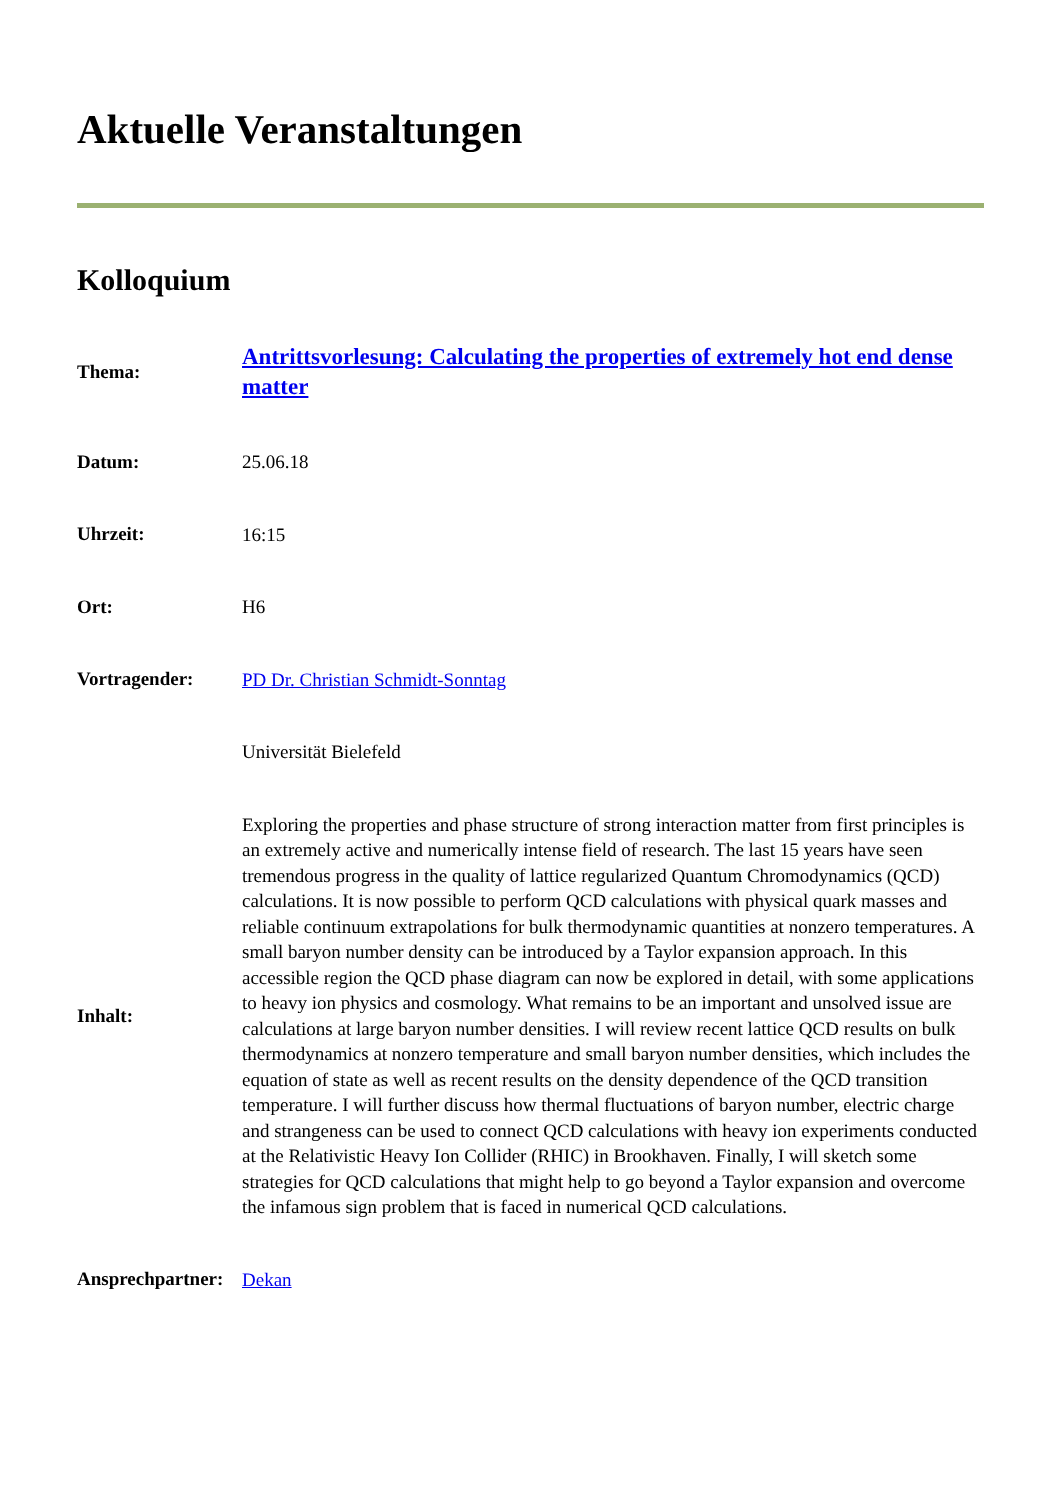Aktuelle Veranstaltungen
Kolloquium
| Thema: | Antrittsvorlesung: Calculating the properties of extremely hot end dense matter |
| Datum: | 25.06.18 |
| Uhrzeit: | 16:15 |
| Ort: | H6 |
| Vortragender: | PD Dr. Christian Schmidt-Sonntag |
| | Universität Bielefeld |
| Inhalt: | Exploring the properties and phase structure of strong interaction matter from first principles is an extremely active and numerically intense field of research. The last 15 years have seen tremendous progress in the quality of lattice regularized Quantum Chromodynamics (QCD) calculations. It is now possible to perform QCD calculations with physical quark masses and reliable continuum extrapolations for bulk thermodynamic quantities at nonzero temperatures. A small baryon number density can be introduced by a Taylor expansion approach. In this accessible region the QCD phase diagram can now be explored in detail, with some applications to heavy ion physics and cosmology. What remains to be an important and unsolved issue are calculations at large baryon number densities. I will review recent lattice QCD results on bulk thermodynamics at nonzero temperature and small baryon number densities, which includes the equation of state as well as recent results on the density dependence of the QCD transition temperature. I will further discuss how thermal fluctuations of baryon number, electric charge and strangeness can be used to connect QCD calculations with heavy ion experiments conducted at the Relativistic Heavy Ion Collider (RHIC) in Brookhaven. Finally, I will sketch some strategies for QCD calculations that might help to go beyond a Taylor expansion and overcome the infamous sign problem that is faced in numerical QCD calculations. |
| Ansprechpartner: | Dekan |